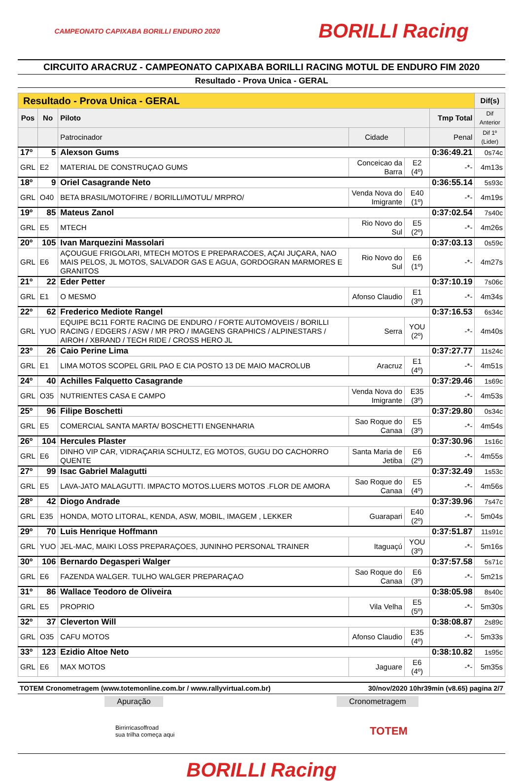CAMPEONATO CAPIXABA BORILLI ENDURO 2020
BORILLI Racing
CIRCUITO ARACRUZ - CAMPEONATO CAPIXABA BORILLI RACING MOTUL DE ENDURO FIM 2020
Resultado - Prova Unica - GERAL
| Resultado - Prova Unica - GERAL | | | | | | | Dif(s) |
| --- | --- | --- | --- | --- | --- | --- | --- |
| Pos | No | Piloto | | | | Tmp Total | Dif Anterior |
| | | Patrocinador | Cidade | | Penal | | Dif 1º (Lider) |
| 17º | 5 | Alexson Gums | | | | 0:36:49.21 | 0s74c |
| GRL | E2 | MATERIAL DE CONSTRUÇAO GUMS | Conceicao da Barra | E2 (4º) | -*- | | 4m13s |
| 18º | 9 | Oriel Casagrande Neto | | | | 0:36:55.14 | 5s93c |
| GRL | O40 | BETA BRASIL/MOTOFIRE / BORILLI/MOTUL/ MRPRO/ | Venda Nova do Imigrante | E40 (1º) | -*- | | 4m19s |
| 19º | 85 | Mateus Zanol | | | | 0:37:02.54 | 7s40c |
| GRL | E5 | MTECH | Rio Novo do Sul | E5 (2º) | -*- | | 4m26s |
| 20º | 105 | Ivan Marquezini Massolari | | | | 0:37:03.13 | 0s59c |
| GRL | E6 | AÇOUGUE FRIGOLARI, MTECH MOTOS E PREPARACOES, AÇAI JUÇARA, NAO MAIS PELOS, JL MOTOS, SALVADOR GAS E AGUA, GORDOGRAN MARMORES E GRANITOS | Rio Novo do Sul | E6 (1º) | -*- | | 4m27s |
| 21º | 22 | Eder Petter | | | | 0:37:10.19 | 7s06c |
| GRL | E1 | O MESMO | Afonso Claudio | E1 (3º) | -*- | | 4m34s |
| 22º | 62 | Frederico Mediote Rangel | | | | 0:37:16.53 | 6s34c |
| GRL | YUO | EQUIPE BC11 FORTE RACING DE ENDURO / FORTE AUTOMOVEIS / BORILLI RACING / EDGERS / ASW / MR PRO / IMAGENS GRAPHICS / ALPINESTARS / AIROH / XBRAND / TECH RIDE / CROSS HERO JL | Serra | YOU (2º) | -*- | | 4m40s |
| 23º | 26 | Caio Perine Lima | | | | 0:37:27.77 | 11s24c |
| GRL | E1 | LIMA MOTOS SCOPEL GRIL PAO E CIA POSTO 13 DE MAIO MACROLUB | Aracruz | E1 (4º) | -*- | | 4m51s |
| 24º | 40 | Achilles Falquetto Casagrande | | | | 0:37:29.46 | 1s69c |
| GRL | O35 | NUTRIENTES CASA E CAMPO | Venda Nova do Imigrante | E35 (3º) | -*- | | 4m53s |
| 25º | 96 | Filipe Boschetti | | | | 0:37:29.80 | 0s34c |
| GRL | E5 | COMERCIAL SANTA MARTA/ BOSCHETTI ENGENHARIA | Sao Roque do Canaa | E5 (3º) | -*- | | 4m54s |
| 26º | 104 | Hercules Plaster | | | | 0:37:30.96 | 1s16c |
| GRL | E6 | DINHO VIP CAR, VIDRAÇARIA SCHULTZ, EG MOTOS, GUGU DO CACHORRO QUENTE | Santa Maria de Jetiba | E6 (2º) | -*- | | 4m55s |
| 27º | 99 | Isac Gabriel Malagutti | | | | 0:37:32.49 | 1s53c |
| GRL | E5 | LAVA-JATO MALAGUTTI. IMPACTO MOTOS.LUERS MOTOS .FLOR DE AMORA | Sao Roque do Canaa | E5 (4º) | -*- | | 4m56s |
| 28º | 42 | Diogo Andrade | | | | 0:37:39.96 | 7s47c |
| GRL | E35 | HONDA, MOTO LITORAL, KENDA, ASW, MOBIL, IMAGEM , LEKKER | Guarapari | E40 (2º) | -*- | | 5m04s |
| 29º | 70 | Luis Henrique Hoffmann | | | | 0:37:51.87 | 11s91c |
| GRL | YUO | JEL-MAC, MAIKI LOSS PREPARAÇOES, JUNINHO PERSONAL TRAINER | Itaguaçú | YOU (3º) | -*- | | 5m16s |
| 30º | 106 | Bernardo Degasperi Walger | | | | 0:37:57.58 | 5s71c |
| GRL | E6 | FAZENDA WALGER. TULHO WALGER PREPARAÇAO | Sao Roque do Canaa | E6 (3º) | -*- | | 5m21s |
| 31º | 86 | Wallace Teodoro de Oliveira | | | | 0:38:05.98 | 8s40c |
| GRL | E5 | PROPRIO | Vila Velha | E5 (5º) | -*- | | 5m30s |
| 32º | 37 | Cleverton Will | | | | 0:38:08.87 | 2s89c |
| GRL | O35 | CAFU MOTOS | Afonso Claudio | E35 (4º) | -*- | | 5m33s |
| 33º | 123 | Ezidio Altoe Neto | | | | 0:38:10.82 | 1s95c |
| GRL | E6 | MAX MOTOS | Jaguare | E6 (4º) | -*- | | 5m35s |
TOTEM Cronometragem (www.totemonline.com.br / www.rallyvirtual.com.br) 30/nov/2020 10hr39min (v8.65) pagina 2/7
Apuração Cronometragem
Birrirricasoffroad
sua trilha começa aqui
TOTEM
BORILLI Racing